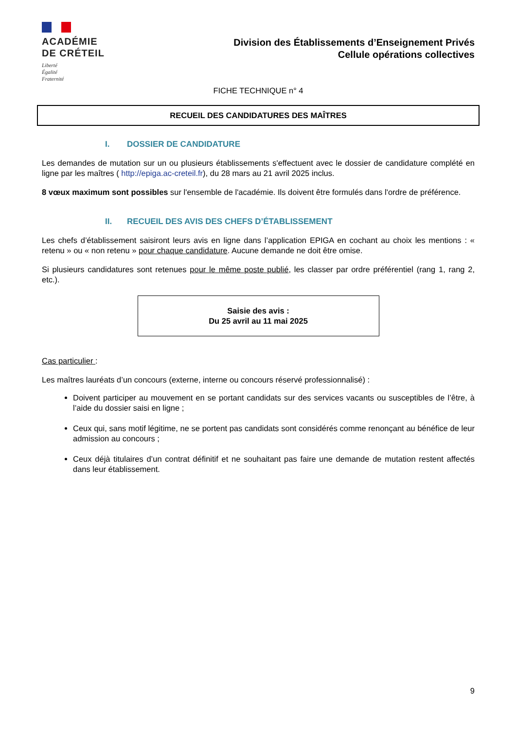ACADÉMIE
DE CRÉTEIL
Liberté
Égalité
Fraternité
Division des Établissements d’Enseignement Privés
Cellule opérations collectives
FICHE TECHNIQUE n° 4
RECUEIL DES CANDIDATURES DES MAÎTRES
I. DOSSIER DE CANDIDATURE
Les demandes de mutation sur un ou plusieurs établissements s'effectuent avec le dossier de candidature complété en ligne par les maîtres ( http://epiga.ac-creteil.fr), du 28 mars au 21 avril 2025 inclus.
8 vœux maximum sont possibles sur l'ensemble de l'académie. Ils doivent être formulés dans l'ordre de préférence.
II. RECUEIL DES AVIS DES CHEFS D’ÉTABLISSEMENT
Les chefs d’établissement saisiront leurs avis en ligne dans l’application EPIGA en cochant au choix les mentions : « retenu » ou « non retenu » pour chaque candidature. Aucune demande ne doit être omise.
Si plusieurs candidatures sont retenues pour le même poste publié, les classer par ordre préférentiel (rang 1, rang 2, etc.).
Saisie des avis :
Du 25 avril au 11 mai 2025
Cas particulier :
Les maîtres lauréats d’un concours (externe, interne ou concours réservé professionnalisé) :
Doivent participer au mouvement en se portant candidats sur des services vacants ou susceptibles de l’être, à l’aide du dossier saisi en ligne ;
Ceux qui, sans motif légitime, ne se portent pas candidats sont considérés comme renonçant au bénéfice de leur admission au concours ;
Ceux déjà titulaires d’un contrat définitif et ne souhaitant pas faire une demande de mutation restent affectés dans leur établissement.
9